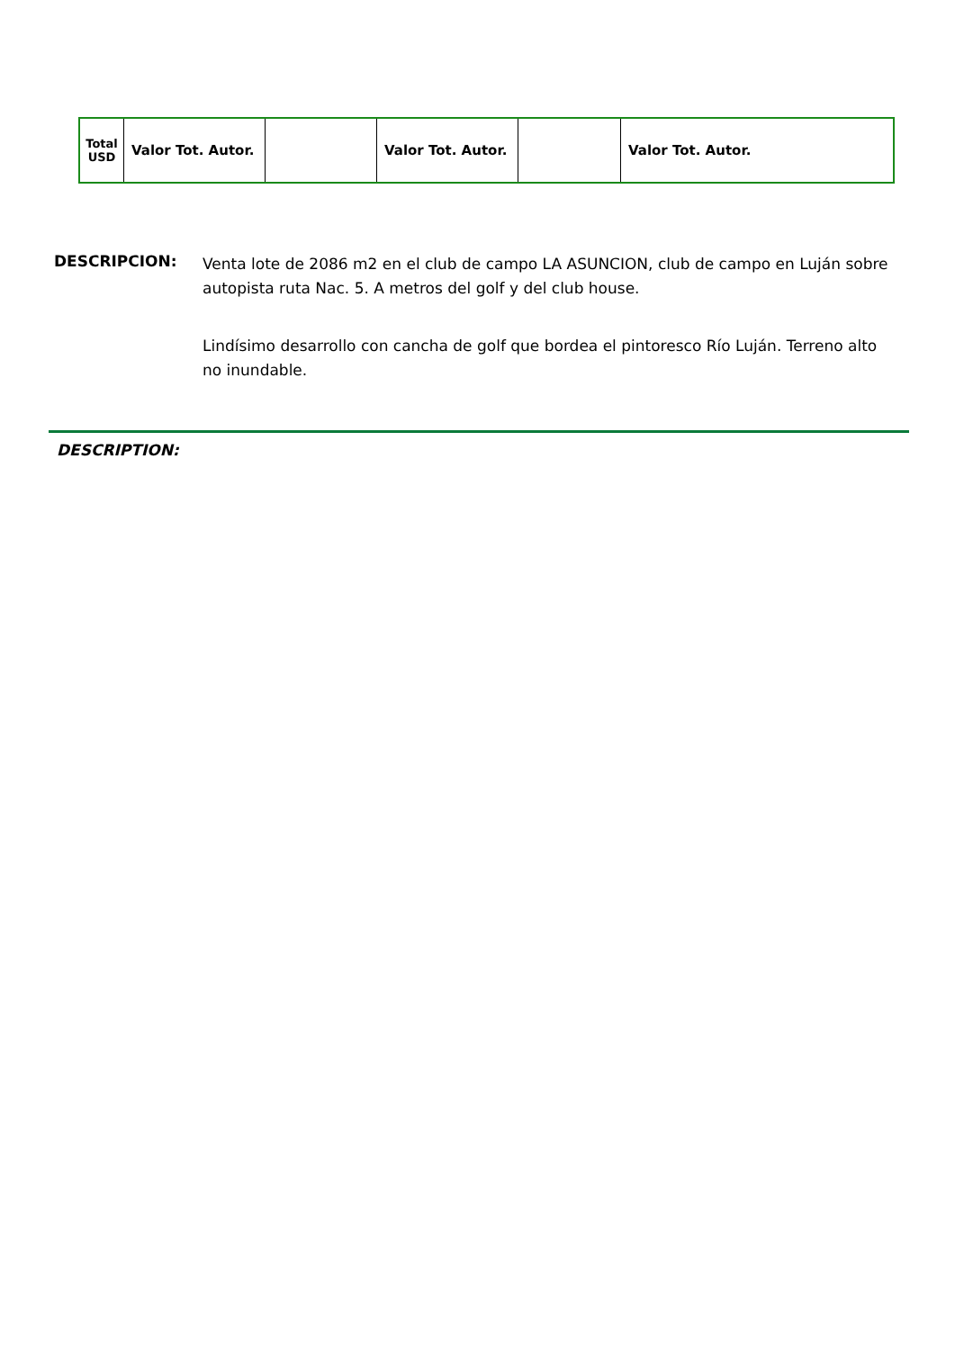| Total USD | Valor Tot. Autor. | | Valor Tot. Autor. | | Valor Tot. Autor. |
DESCRIPCION:
Venta lote de 2086 m2 en el club de campo LA ASUNCION, club de campo en Luján sobre autopista ruta Nac. 5. A metros del golf y del club house.
Lindísimo desarrollo con cancha de golf que bordea el pintoresco Río Luján. Terreno alto no inundable.
DESCRIPTION: